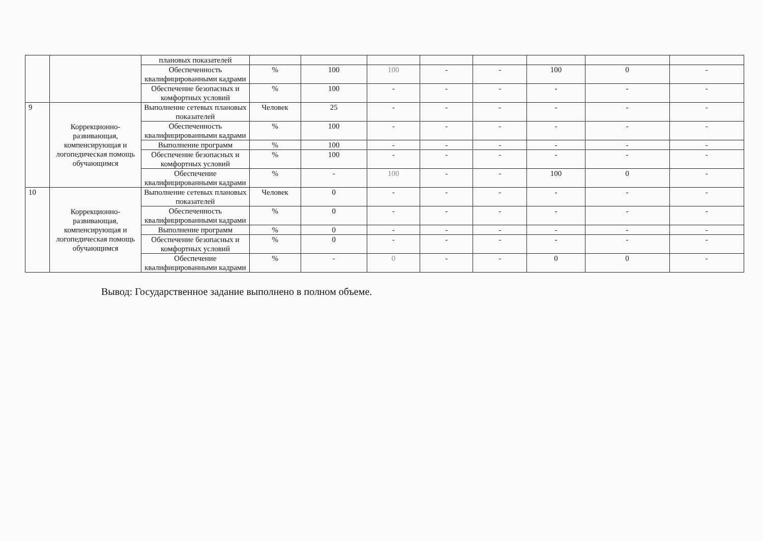| | | плановых показателей | | | | | | | | |
| | | Обеспеченность квалифицированными кадрами | % | 100 | 100 | - | - | 100 | 0 | - |
| | | Обеспечение безопасных и комфортных условий | % | 100 | - | - | - | - | - | - |
| 9 | Коррекционно-развивающая, компенсирующая и логопедическая помощь обучающимся | Выполнение сетевых плановых показателей | Человек | 25 | - | - | - | - | - | - |
| | | Обеспеченность квалифицированными кадрами | % | 100 | - | - | - | - | - | - |
| | | Выполнение программ | % | 100 | - | - | - | - | - | - |
| | | Обеспечение безопасных и комфортных условий | % | 100 | - | - | - | - | - | - |
| | | Обеспечение квалифицированными кадрами | % | - | 100 | - | - | 100 | 0 | - |
| 10 | Коррекционно-развивающая, компенсирующая и логопедическая помощь обучающимся | Выполнение сетевых плановых показателей | Человек | 0 | - | - | - | - | - | - |
| | | Обеспеченность квалифицированными кадрами | % | 0 | - | - | - | - | - | - |
| | | Выполнение программ | % | 0 | - | - | - | - | - | - |
| | | Обеспечение безопасных и комфортных условий | % | 0 | - | - | - | - | - | - |
| | | Обеспечение квалифицированными кадрами | % | - | 0 | - | - | 0 | 0 | - |
Вывод: Государственное задание выполнено в полном объеме.